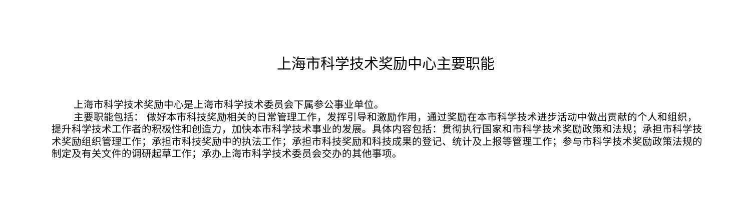上海市科学技术奖励中心主要职能
上海市科学技术奖励中心是上海市科学技术委员会下属参公事业单位。
主要职能包括： 做好本市科技奖励相关的日常管理工作，发挥引导和激励作用，通过奖励在本市科学技术进步活动中做出贡献的个人和组织，提升科学技术工作者的积极性和创造力，加快本市科学技术事业的发展。具体内容包括：贯彻执行国家和市科学技术奖励政策和法规；承担市科学技术奖励组织管理工作；承担市科技奖励中的执法工作；承担市科技奖励和科技成果的登记、统计及上报等管理工作；参与市科学技术奖励政策法规的制定及有关文件的调研起草工作；承办上海市科学技术委员会交办的其他事项。